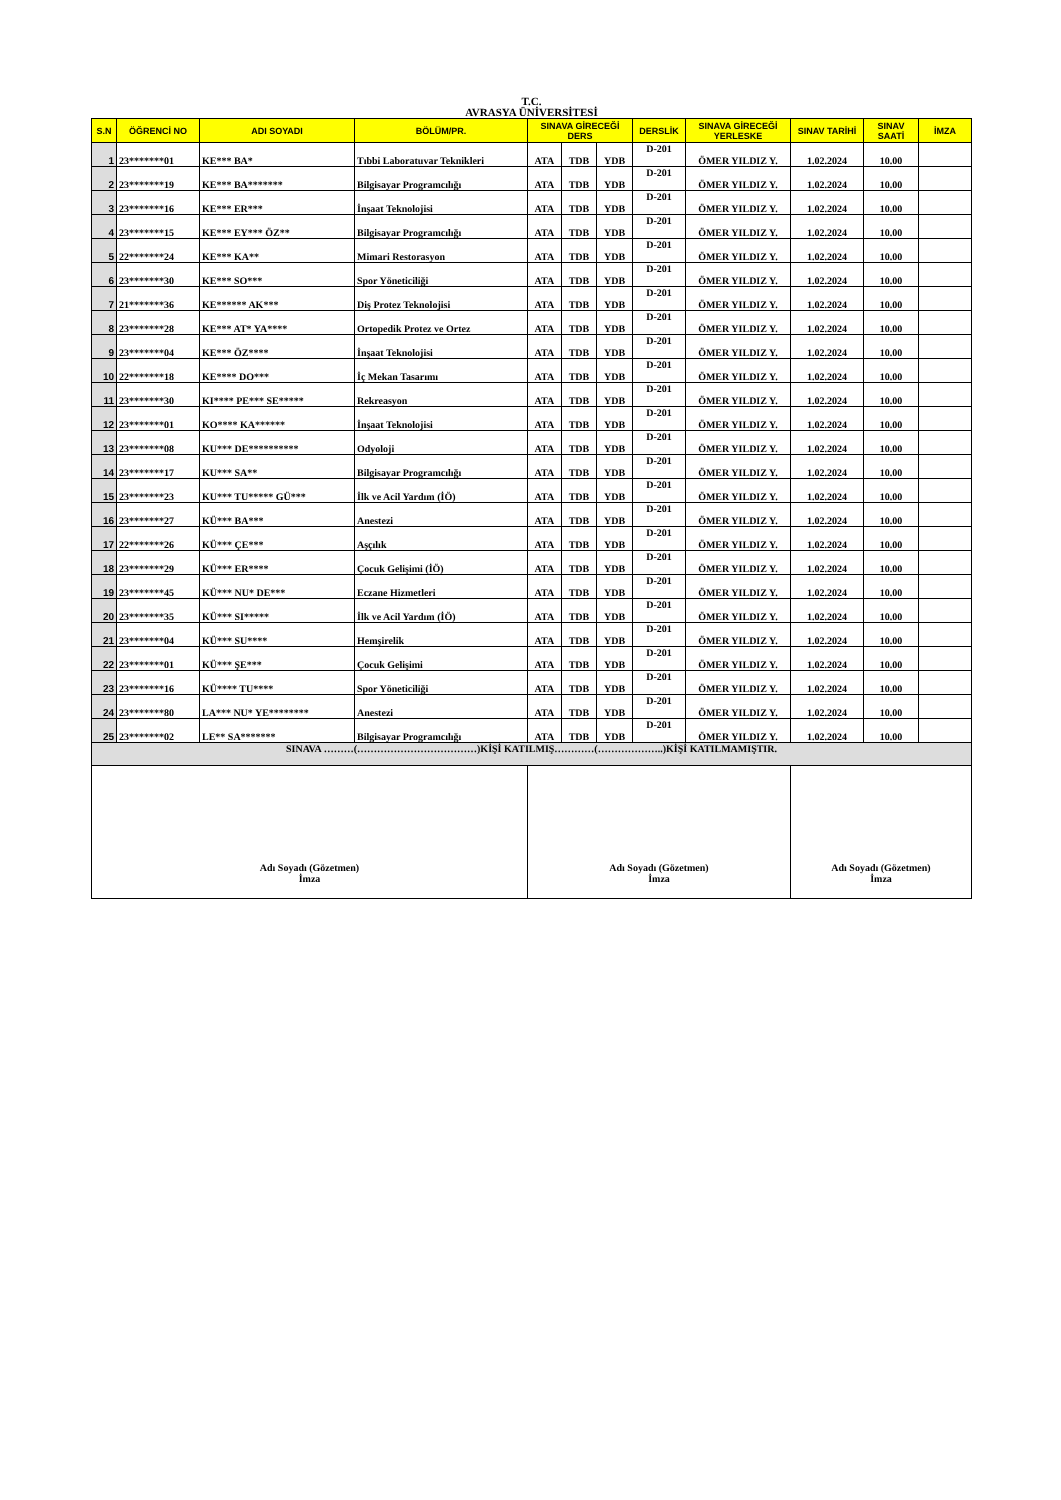T.C.
AVRASYA ÜNİVERSİTESİ
| S.N | ÖĞRENCİ NO | ADI SOYADI | BÖLÜM/PR. | SINAVA GİRECEĞİ DERS | | | DERSLİK | SINAVA GİRECEĞİ YERLESKE | SINAV TARİHİ | SINAV SAATİ | İMZA |
| --- | --- | --- | --- | --- | --- | --- | --- | --- | --- | --- | --- |
| 1 | 23*******01 | KE*** BA* | Tıbbi Laboratuvar Teknikleri | ATA | TDB | YDB | D-201 | ÖMER YILDIZ Y. | 1.02.2024 | 10.00 | |
| 2 | 23*******19 | KE*** BA******* | Bilgisayar Programcılığı | ATA | TDB | YDB | D-201 | ÖMER YILDIZ Y. | 1.02.2024 | 10.00 | |
| 3 | 23*******16 | KE*** ER*** | İnşaat Teknolojisi | ATA | TDB | YDB | D-201 | ÖMER YILDIZ Y. | 1.02.2024 | 10.00 | |
| 4 | 23*******15 | KE*** EY*** ÖZ** | Bilgisayar Programcılığı | ATA | TDB | YDB | D-201 | ÖMER YILDIZ Y. | 1.02.2024 | 10.00 | |
| 5 | 22*******24 | KE*** KA** | Mimari Restorasyon | ATA | TDB | YDB | D-201 | ÖMER YILDIZ Y. | 1.02.2024 | 10.00 | |
| 6 | 23*******30 | KE*** SO*** | Spor Yöneticiliği | ATA | TDB | YDB | D-201 | ÖMER YILDIZ Y. | 1.02.2024 | 10.00 | |
| 7 | 21*******36 | KE****** AK*** | Diş Protez Teknolojisi | ATA | TDB | YDB | D-201 | ÖMER YILDIZ Y. | 1.02.2024 | 10.00 | |
| 8 | 23*******28 | KE*** AT* YA**** | Ortopedik Protez ve Ortez | ATA | TDB | YDB | D-201 | ÖMER YILDIZ Y. | 1.02.2024 | 10.00 | |
| 9 | 23*******04 | KE*** ÖZ**** | İnşaat Teknolojisi | ATA | TDB | YDB | D-201 | ÖMER YILDIZ Y. | 1.02.2024 | 10.00 | |
| 10 | 22*******18 | KE**** DO*** | İç Mekan Tasarımı | ATA | TDB | YDB | D-201 | ÖMER YILDIZ Y. | 1.02.2024 | 10.00 | |
| 11 | 23*******30 | KI**** PE*** SE***** | Rekreasyon | ATA | TDB | YDB | D-201 | ÖMER YILDIZ Y. | 1.02.2024 | 10.00 | |
| 12 | 23*******01 | KO**** KA****** | İnşaat Teknolojisi | ATA | TDB | YDB | D-201 | ÖMER YILDIZ Y. | 1.02.2024 | 10.00 | |
| 13 | 23*******08 | KU*** DE********** | Odyoloji | ATA | TDB | YDB | D-201 | ÖMER YILDIZ Y. | 1.02.2024 | 10.00 | |
| 14 | 23*******17 | KU*** SA** | Bilgisayar Programcılığı | ATA | TDB | YDB | D-201 | ÖMER YILDIZ Y. | 1.02.2024 | 10.00 | |
| 15 | 23*******23 | KU*** TU***** GÜ*** | İlk ve Acil Yardım (İÖ) | ATA | TDB | YDB | D-201 | ÖMER YILDIZ Y. | 1.02.2024 | 10.00 | |
| 16 | 23*******27 | KÜ*** BA*** | Anestezi | ATA | TDB | YDB | D-201 | ÖMER YILDIZ Y. | 1.02.2024 | 10.00 | |
| 17 | 22*******26 | KÜ*** ÇE*** | Aşçılık | ATA | TDB | YDB | D-201 | ÖMER YILDIZ Y. | 1.02.2024 | 10.00 | |
| 18 | 23*******29 | KÜ*** ER**** | Çocuk Gelişimi (İÖ) | ATA | TDB | YDB | D-201 | ÖMER YILDIZ Y. | 1.02.2024 | 10.00 | |
| 19 | 23*******45 | KÜ*** NU* DE*** | Eczane Hizmetleri | ATA | TDB | YDB | D-201 | ÖMER YILDIZ Y. | 1.02.2024 | 10.00 | |
| 20 | 23*******35 | KÜ*** SI***** | İlk ve Acil Yardım (İÖ) | ATA | TDB | YDB | D-201 | ÖMER YILDIZ Y. | 1.02.2024 | 10.00 | |
| 21 | 23*******04 | KÜ*** SU**** | Hemşirelik | ATA | TDB | YDB | D-201 | ÖMER YILDIZ Y. | 1.02.2024 | 10.00 | |
| 22 | 23*******01 | KÜ*** ŞE*** | Çocuk Gelişimi | ATA | TDB | YDB | D-201 | ÖMER YILDIZ Y. | 1.02.2024 | 10.00 | |
| 23 | 23*******16 | KÜ**** TU**** | Spor Yöneticiliği | ATA | TDB | YDB | D-201 | ÖMER YILDIZ Y. | 1.02.2024 | 10.00 | |
| 24 | 23*******80 | LA*** NU* YE******** | Anestezi | ATA | TDB | YDB | D-201 | ÖMER YILDIZ Y. | 1.02.2024 | 10.00 | |
| 25 | 23*******02 | LE** SA******* | Bilgisayar Programcılığı | ATA | TDB | YDB | D-201 | ÖMER YILDIZ Y. | 1.02.2024 | 10.00 | |
| SINAVA ………(………………………………)KİŞİ KATILMIŞ…………(………………..)KİŞİ KATILMAMIŞTIR. | | | | | | | | | | | |
| Adı Soyadı (Gözetmen) İmza | | | | Adı Soyadı (Gözetmen) İmza | | | | | Adı Soyadı (Gözetmen) İmza | | |